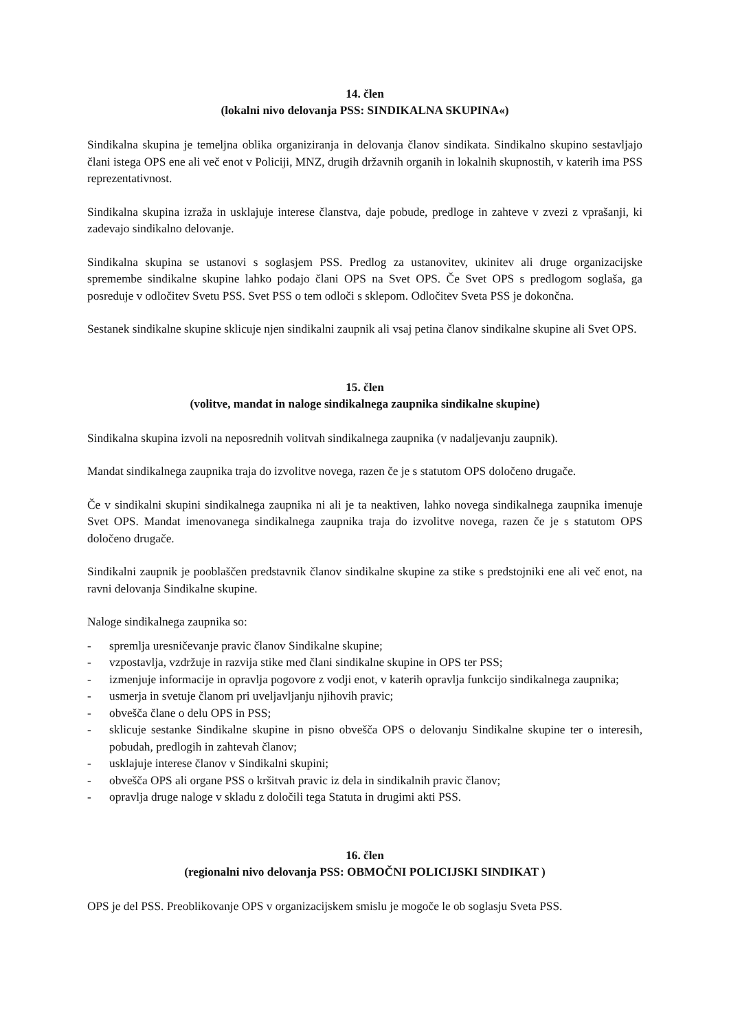14. člen
(lokalni nivo delovanja PSS: SINDIKALNA SKUPINA«)
Sindikalna skupina je temeljna oblika organiziranja in delovanja članov sindikata. Sindikalno skupino sestavljajo člani istega OPS ene ali več enot v Policiji, MNZ, drugih državnih organih in lokalnih skupnostih, v katerih ima PSS reprezentativnost.
Sindikalna skupina izraža in usklajuje interese članstva, daje pobude, predloge in zahteve v zvezi z vprašanji, ki zadevajo sindikalno delovanje.
Sindikalna skupina se ustanovi s soglasjem PSS. Predlog za ustanovitev, ukinitev ali druge organizacijske spremembe sindikalne skupine lahko podajo člani OPS na Svet OPS. Če Svet OPS s predlogom soglaša, ga posreduje v odločitev Svetu PSS. Svet PSS o tem odloči s sklepom. Odločitev Sveta PSS je dokončna.
Sestanek sindikalne skupine sklicuje njen sindikalni zaupnik ali vsaj petina članov sindikalne skupine ali Svet OPS.
15. člen
(volitve, mandat in naloge sindikalnega zaupnika sindikalne skupine)
Sindikalna skupina izvoli na neposrednih volitvah sindikalnega zaupnika (v nadaljevanju zaupnik).
Mandat sindikalnega zaupnika traja do izvolitve novega, razen če je s statutom OPS določeno drugače.
Če v sindikalni skupini sindikalnega zaupnika ni ali je ta neaktiven, lahko novega sindikalnega zaupnika imenuje Svet OPS. Mandat imenovanega sindikalnega zaupnika traja do izvolitve novega, razen če je s statutom OPS določeno drugače.
Sindikalni zaupnik je pooblaščen predstavnik članov sindikalne skupine za stike s predstojniki ene ali več enot, na ravni delovanja Sindikalne skupine.
Naloge sindikalnega zaupnika so:
- spremlja uresničevanje pravic članov Sindikalne skupine;
- vzpostavlja, vzdržuje in razvija stike med člani sindikalne skupine in OPS ter PSS;
- izmenjuje informacije in opravlja pogovore z vodji enot, v katerih opravlja funkcijo sindikalnega zaupnika;
- usmerja in svetuje članom pri uveljavljanju njihovih pravic;
- obvešča člane o delu OPS in PSS;
- sklicuje sestanke Sindikalne skupine in pisno obvešča OPS o delovanju Sindikalne skupine ter o interesih, pobudah, predlogih in zahtevah članov;
- usklajuje interese članov v Sindikalni skupini;
- obvešča OPS ali organe PSS o kršitvah pravic iz dela in sindikalnih pravic članov;
- opravlja druge naloge v skladu z določili tega Statuta in drugimi akti PSS.
16. člen
(regionalni nivo delovanja PSS: OBMOČNI POLICIJSKI SINDIKAT )
OPS je del PSS. Preoblikovanje OPS v organizacijskem smislu je mogoče le ob soglasju Sveta PSS.